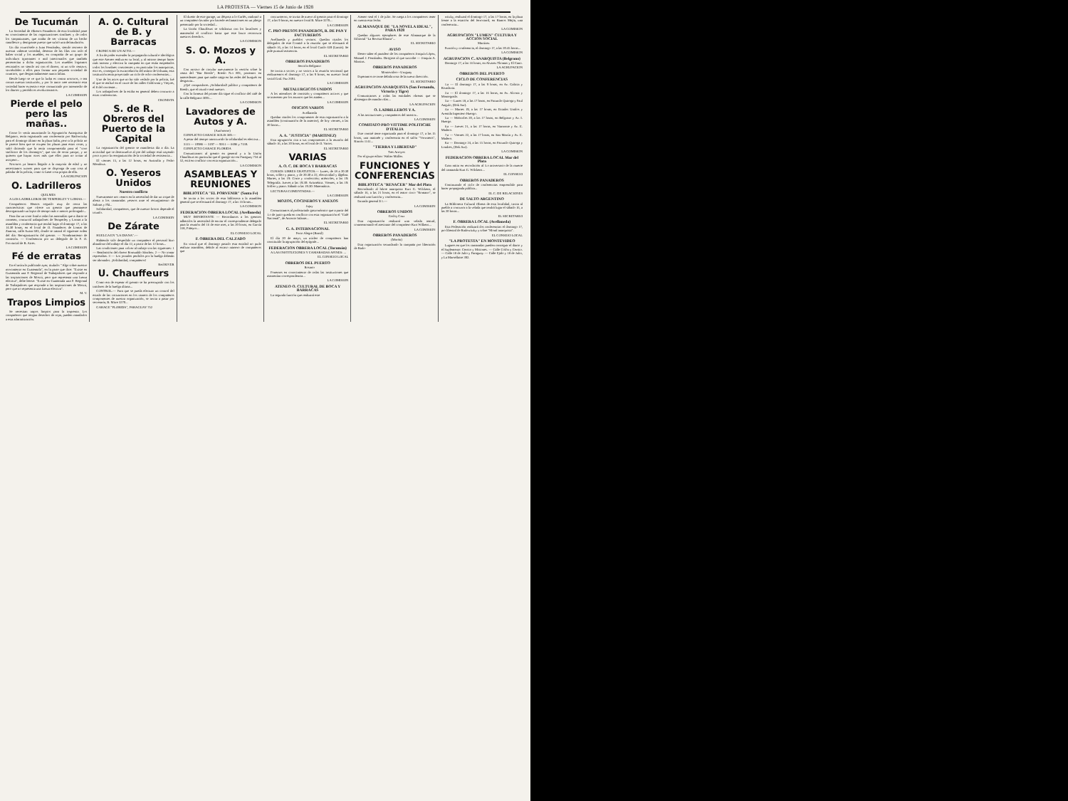LA PROTESTA — Viernes 15 de Junio de 1928
De Tucumán
La Sociedad de Obreros Panaderos de esta localidad pone en conocimiento de las organizaciones similares y de todos los simpatizantes, que acaba de ser víctima de un hecho canallesco y denigrante puesto que sufrió una defraudación.
Un día ocurriósele a Juan Fernández, siendo tesorero de nuestra valiente sociedad, desertar de las filas con todo el haber social y los muebles, en compañía de un grupo de individuos ignorantes o mal intecionados que también pertenecían a dicha organización. Los muebles logramos rescatarlos no siendo así con el dinero, ni un solo centavo, sirviéndoles a ellos para formar una pequeña sociedad de crumiros, que desgraciadamente nunca faltan.
Desde luego se ve que la lucha es contra nosotros, o sea contra nuestra institución, y por lo tanto cree necesario esta sociedad hacer extensivo este comunicado por intermedio de los diarios y periódicos revolucionarios.
LA COMISION
Pierde el pelo pero las mañas..
Como lo venía anunciando la Agrupación Anarquista de Belgrano, tenía organizada una conferencia pro Radowitzky para el domingo último en la plaza Italia, pero a la policía no le parece bien que se ocupen las plazas para estas cosas, y salió diciendo que la tenía comprometida para el "coro sinfónico de los domingos", que son de secta yanqui, y no quieren que hayan otros más que ellos para no irritar al avispero...
Nosotros ya hemos llegado a la mayoría de edad y no necesitamos tutores para que se disponga de una cosa al paladar de la policía, como si fuere cosa propia de ella.
LA AGRUPACION
O. Ladrilleros
QUILMES
A LOS LADRILLEROS DE TEMPERLEY Y LOMAS.—
Compañeros: Hemos seguido muy de cerca las características que ofrece un gremio que permanece desorganizado un lapso de tiempo más o menos prolongado...
Para dar un corte final a todas las anomalías que a diario se cometen, concurrid trabajadores de Temperley y Lomas a la asamblea y conferencia que tendrá lugar el domingo 17, a las 14.30 horas, en el local de O. Panaderos de Lomas de Zamora, calle Azara 683, donde se tratará el siguiente orden del día: Reorganización del gremio. — Nombramiento de comisión. — Conferencia por un delegado de la F. O. Provincial de B. Aires.
LA COMISION
Fé de erratas
En el artículo publicado ayer, titulado: "Algo sobre nuestro movimiento en Guatemala", en la parte que dice: "Existe en Guatemala una F. Regional de Trabajadores que responde a las inspiraciones de Moscú, pero que representa una fuerza efectiva", debe leerse: "Existe en Guatemala una F. Regional de Trabajadores que responde a las inspiraciones de Moscú, pero que no representa una fuerza efectiva".
M. V.
Trapos Limpios
Se necesitan trapos limpios para la imprenta. Los compañeros que tengan desechos de ropa, pueden mandarlos a esta administración.
A. O. Cultural de B. y Barracas
CRONICA DE UN ACTO.—
A fin de poder extender la propaganda cultural e ideológica que este Ateneo realiza en su local, y al mismo tiempo hacer más intensa y efectiva la campaña en que están empeñados todos los hombres conscientes y en particular los anarquistas, esto es, conseguir la excarcelación del mártir de Ushuaia, esta institución tenía proyectado un ciclo de ocho conferencias...
Uno de los actos que no ha sido vedado por la policía, fué el que se realizó en el cruce de las calles California y Vieytes, el 8 del corriente...
Los trabajadores de la estiba en general deben concurrir a estas conferencias.
CRONISTA
S. de R. Obreros del Puerto de la Capital
La organización del gremio se manifiesta día a día. La actividad que se desenvuelve al pie del trabajo está trayendo poco a poco la reorganización de la sociedad de resistencia...
El viernes 15, a las 12 horas, en Australia y Pedro Mendoza.
O. Yeseros Unidos
Nuestro conflicto
Nuevamente nos vemos en la necesidad de dar un toque de alerta a los camaradas yeseros ante el resurgimiento de Salinas y Plá...
Solidaridad, compañeros, que de nuestro boicot depende el triunfo.
LA COMISION
De Zárate
HUELGA EN "LA DIANA".—
Habiendo sido despedido un compañero el personal hizo abandono del trabajo el día 12, a partir de las 12 horas...
Las condiciones para volver al trabajo son las siguientes: 1 — Readmisión del obrero Romualdo Sánchez. 2 — No tomar represalias. 3 — Los jornales perdidos por la huelga deberán ser abonados. ¡Solidaridad, compañeros!
Red RIVER
U. Chauffeurs
Como era de esperar el gremio se ha preocupado con los traidores de la huelga última...
CONTROL.— Para que se pueda efectuar un control del estado de las cotizaciones en los carnets de los compañeros componentes de nuestra organización, se invita a pasar por secretaría, B. Mitre 3270...
GARAGE "FLORIDA", PARAGUAY 752
El dueño de este garage, un déspota a lo Carlés, maltrató a un compañero lavador por hacerle reclamaciones en un pliego presentado por la sociedad...
La Unión Chauffeurs se solidariza con los lavadores y mantendrá el conflicto hasta que este bruto reconozca nuestros derechos.
LA COMISION
S. O. Mozos y A.
Con motivo de circular nuevamente la versión sobre la venta del "Bar Boedo", Boedo N.o 801, ponemos en antecedentes para que nadie caiga en las redes del burgués en desgracia...
¡Ojo! compradores. ¡Solidaridad! público y compañeros de Boedo, que el triunfo será nuestro.
Con la firmeza del primer día sigue el conflicto del café de la calle Belgrano 3001...
LA COMISION
Lavadores de Autos y A.
(Autónomo)
CONFLICTO GARAGE SOLIS 369.—
A pesar del tiempo transcurrido la solidaridad es efectiva...
3115 — 10986 — 3197 — 9261 — 6696 y 7159.
CONFLICTO GARAGE FLORIDA
Comunicamos al gremio en general y a la Unión Chauffeurs en particular que el garage sito en Paraguay 734 al 52, está en conflicto con esta organización...
LA COMISION
ASAMBLEAS Y REUNIONES
BIBLIOTECA "EL PORVENIR" (Santa Fe)
Se invita a los socios de esta biblioteca a la asamblea general que se efectuará el domingo 17, a las 16 horas...
LA COMISION
FEDERACION OBRERA LOCAL (Avellaneda)
MUY IMPORTANTE — Recordamos a los gremios adheridos la necesidad de enviar el correspondiente delegado para la reunión del 16 de este mes, a las 20 horas, en García 318, Piñeyro...
EL CONSEJO LOCAL
F. OBRERA DEL CALZADO
En virtud que el domingo pasado esta entidad no pudo realizar asamblea, debido al escaso número de compañeros que
concurrieron, se invita de nuevo al gremio para el domingo 17, a las 9 horas, en nuestro local B. Mitre 3270...
LA COMISION
C. PRO PRESOS PANADEROS, R. DE PAN Y FACTUREROS
Avellaneda y pueblos vecinos. Quedan citados los delegados de este Comité a la reunión que se efectuará el sábado 16, a las 14 horas, en el local Guido 659 (Lanús). Se pide puntual asistencia.
EL SECRETARIO
OBREROS PANADEROS
Sección Belgrano
Se invita a socios y no socios a la reunión seccional que realizaremos el domingo 17, a las 9 horas, en nuestro local social Gral. Paz 2691.
LA COMISION
METALURGICOS UNIDOS
A los miembros de comisión y compañeros activos y que se interesen por los asuntos que les atañen...
LA COMISION
OFICIOS VARIOS
Avellaneda
Quedan citados los componentes de esta organización a la asamblea (continuación de la anterior), de hoy viernes, a las 20 horas...
EL SECRETARIO
A. A. "JUSTICIA" (MARTINEZ)
Esta agrupación cita a sus componentes a la reunión del sábado 16, a las 20 horas, en el local de O. Varios.
EL SECRETARIO
VARIAS
A. O. C. DE BOCA Y BARRACAS
CURSOS LIBRES GRATUITOS.— Lunes, de 18 a 20.30 horas, solfeo y piano, y de 20.30 a 22, electricidad y álgebra. Martes, a las 19: Corte y confección; miércoles, a las 19: Telegrafía. Jueves a las 19.30: Aritmética. Viernes, a las 19: Solfeo y piano. Sábado a las 19.30: Matemática.
LECTURAS COMENTADAS.—
LA COMISION
MOZOS, COCINEROS Y ANEXOS
Jujuy
Comunicamos al proletariado gastronómico que a partir del 1.o de junio queda en conflicto con esta organización el "Café Nacional", de Antonio Infante...
EL SECRETARIO
G. A. INTERNACIONAL
Porto Alegre (Brasil)
El día 20 de mayo, un núcleo de compañeros han constituído la agrupación del epígrafe...
FEDERACION OBRERA LOCAL (Tucumán)
A LAS INSTITUCIONES Y CAMARADAS AFINES: ...
EL CONSEJO LOCAL
OBREROS DEL PUERTO
Rosario
Ponemos en conocimiento de todas las instituciones que mantenían correspondencia...
LA COMISION
ATENEO O. CULTURAL DE BOCA Y BARRACAS
La segunda función que realizará este
Ateneo será el 1 de julio. Se ruega a los compañeros tener en cuenta esta fecha.
ALMANAQUE DE "LA NOVELA IDEAL", PARA 1928
Quedan algunos ejemplares de este Almanaque de la Editorial "La Revista Blanca"...
EL SECRETARIO
AVISO
Deseo saber el paradero de los compañeros Joaquín López, Manuel J. Fernández. Dirigirse al que suscribe — Joaquín A. Martins.
OBREROS PANADEROS
Montevideo—Uruguay
Esperamos se tome debida nota de la nueva dirección.
EL SECRETARIO
AGRUPACION ANARQUISTA (San Fernando, Victoria y Tigre)
Comunicamos a todas las entidades obreras que se abstengan de mandar rifas...
LA AGRUPACION
O. LADRILLEROS Y A.
A las instituciones y compañeros del interior...
LA COMISION
COMITATO PRO VITTIME POLITICHE D'ITALIA
Este comité tiene organizada para el domingo 17, a las 15 horas, una matinée y conferencia en el salón "Vorwaerts", Rincón 1141...
"TIERRA Y LIBERTAD"
Tres Arroyos
Por el grupo editor: Walter Müller.
FUNCIONES Y CONFERENCIAS
BIBLIOTECA "RENACER" Mar del Plata
Recordando al héroe anarquista Kurt G. Wilckens, el sábado 16, a las 21 horas, en el teatro circo "Romano", se realizará una función y conferencia...
Entrada general $ 1.—
LA COMISION
OBREROS UNIDOS
Godoy Cruz
Esta organización realizará una velada teatral, conmemorando el asesinato del compañero Kurt Wilkens...
LA COMISION
OBREROS PANADEROS
(Morón)
Esta organización secundando la campaña pro liberación de Rado-
witzky, realizará el domingo 17, a las 17 horas, en la plaza frente a la estación del ferrocarril, en Ramos Mejía, una conferencia...
LA COMISION
AGRUPACION "LUMEN" CULTURA Y ACCION SOCIAL
Martínez
Función y conferencia, el domingo 17, a las 20.45 horas...
LA COMISION
AGRUPACION C. ANARQUISTA (Belgrano)
Domingo 17, a las 16 horas, en Alvarez Thomas y El Cano.
LA AGRUPACION
OBREROS DEL PUERTO
CICLO DE CONFERENCIAS
1.a — El domingo 17, a las 9 horas, en Av. Galicia y Rivadavia.
2.a — El domingo 17, a las 16 horas, en Av. Alcorta y Montegrado.
3.a — Lunes 18, a las 17 horas, en Facundo Quiroga y Paul Angulo, (Dok Sur).
4.a — Martes 19, a las 17 horas, en Estados Unidos y Avenida Ingeniero Huergo.
5.a — Miércoles 20, a las 17 horas, en Belgrano y Av. I. Huergo.
6.a — Jueves 21, a las 17 horas, en Viamonte y Av. E. Madero.
7.a — Viernes 22, a las 17 horas, en San Martín y Av. E. Madero.
8.a — Domingo 24, a las 15 horas, en Facundo Quiroga y Londres, (Dok Sur).
LA COMISION
FEDERACION OBRERA LOCAL Mar del Plata
Gran mitin en recordación al 5.o aniversario de la muerte del camarada Kurt G. Wilckens...
EL CONSEJO
OBREROS PANADEROS
Continuando el ciclo de conferencias emprendido para hacer propaganda pública...
EL C. DE RELACIONES
DE SALTO ARGENTINO
La Biblioteca Cultural Obrera de esta localidad, invita al pueblo a concurrir a la velada que tendrá lugar el sábado 16, a las 20 horas...
EL SECRETARIO
F. OBRERA LOCAL (Avellaneda)
Esta Federación realizará dos conferencias el domingo 17, pro libertad de Radowitzky y sobre "Moral anarquista".
EL CONSEJO LOCAL
"LA PROTESTA" EN MONTEVIDEO
Lugares en que los camaradas pueden conseguir el diario y el Suplemento: Cerrito y Misiones. — Calle Colón y Cerrito. — Calle 18 de Julio y Paraguay. — Calle Ejido y 18 de Julio, y La Marsellaise 392.